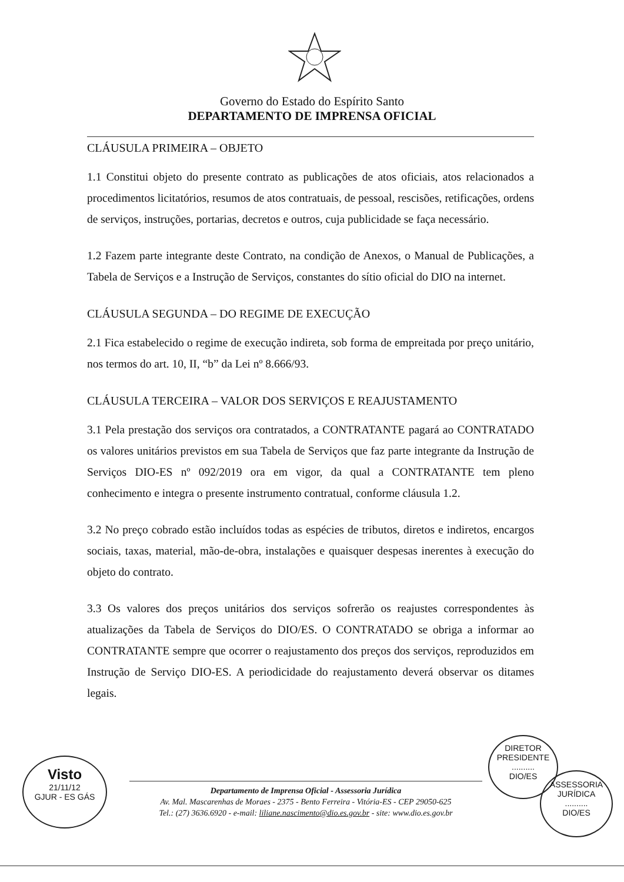Governo do Estado do Espírito Santo
DEPARTAMENTO DE IMPRENSA OFICIAL
CLÁUSULA PRIMEIRA – OBJETO
1.1 Constitui objeto do presente contrato as publicações de atos oficiais, atos relacionados a procedimentos licitatórios, resumos de atos contratuais, de pessoal, rescisões, retificações, ordens de serviços, instruções, portarias, decretos e outros, cuja publicidade se faça necessário.
1.2 Fazem parte integrante deste Contrato, na condição de Anexos, o Manual de Publicações, a Tabela de Serviços e a Instrução de Serviços, constantes do sítio oficial do DIO na internet.
CLÁUSULA SEGUNDA – DO REGIME DE EXECUÇÃO
2.1 Fica estabelecido o regime de execução indireta, sob forma de empreitada por preço unitário, nos termos do art. 10, II, “b” da Lei nº 8.666/93.
CLÁUSULA TERCEIRA – VALOR DOS SERVIÇOS E REAJUSTAMENTO
3.1 Pela prestação dos serviços ora contratados, a CONTRATANTE pagará ao CONTRATADO os valores unitários previstos em sua Tabela de Serviços que faz parte integrante da Instrução de Serviços DIO-ES nº 092/2019 ora em vigor, da qual a CONTRATANTE tem pleno conhecimento e integra o presente instrumento contratual, conforme cláusula 1.2.
3.2 No preço cobrado estão incluídos todas as espécies de tributos, diretos e indiretos, encargos sociais, taxas, material, mão-de-obra, instalações e quaisquer despesas inerentes à execução do objeto do contrato.
3.3 Os valores dos preços unitários dos serviços sofrerão os reajustes correspondentes às atualizações da Tabela de Serviços do DIO/ES. O CONTRATADO se obriga a informar ao CONTRATANTE sempre que ocorrer o reajustamento dos preços dos serviços, reproduzidos em Instrução de Serviço DIO-ES. A periodicidade do reajustamento deverá observar os ditames legais.
Visto
21/11/12
GJUR - ES GÁS
DIRETOR PRESIDENTE
..........
DIO/ES
ASSESSORIA JURÍDICA
..........
DIO/ES
Departamento de Imprensa Oficial - Assessoria Jurídica
Av. Mal. Mascarenhas de Moraes - 2375 - Bento Ferreira - Vitória-ES - CEP 29050-625
Tel.: (27) 3636.6920 - e-mail: liliane.nascimento@dio.es.gov.br - site: www.dio.es.gov.br